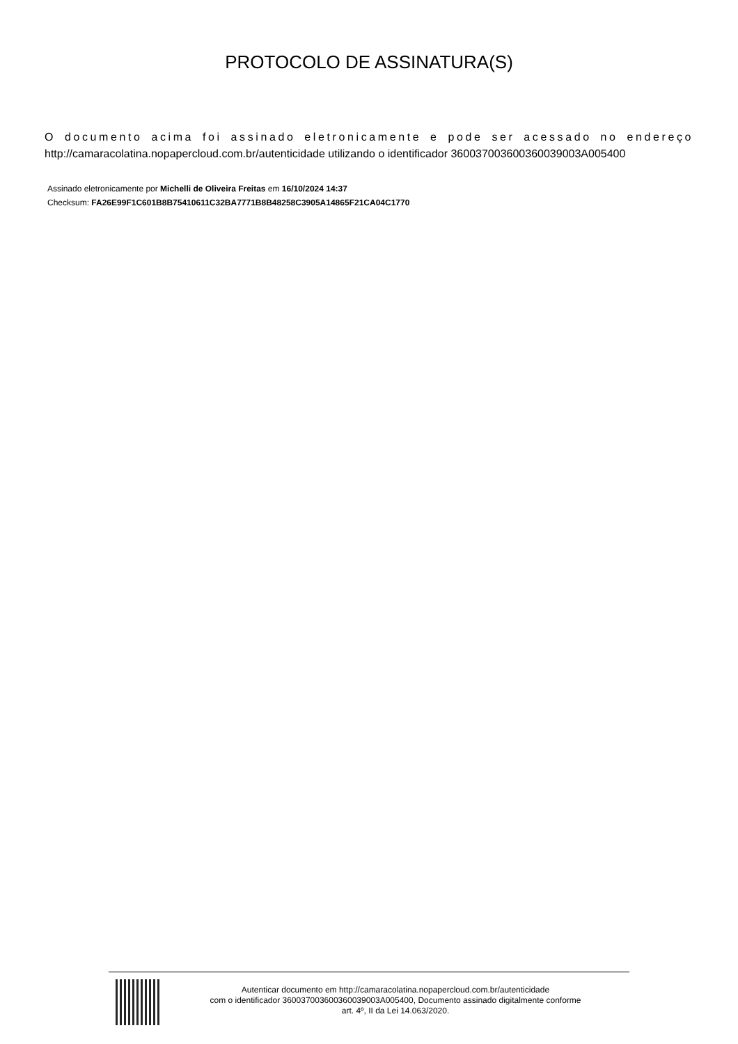PROTOCOLO DE ASSINATURA(S)
O documento acima foi assinado eletronicamente e pode ser acessado no endereço http://camaracolatina.nopapercloud.com.br/autenticidade utilizando o identificador 360037003600360039003A005400
Assinado eletronicamente por Michelli de Oliveira Freitas em 16/10/2024 14:37
Checksum: FA26E99F1C601B8B75410611C32BA7771B8B48258C3905A14865F21CA04C1770
Autenticar documento em http://camaracolatina.nopapercloud.com.br/autenticidade
com o identificador 360037003600360039003A005400, Documento assinado digitalmente conforme
art. 4º, II da Lei 14.063/2020.